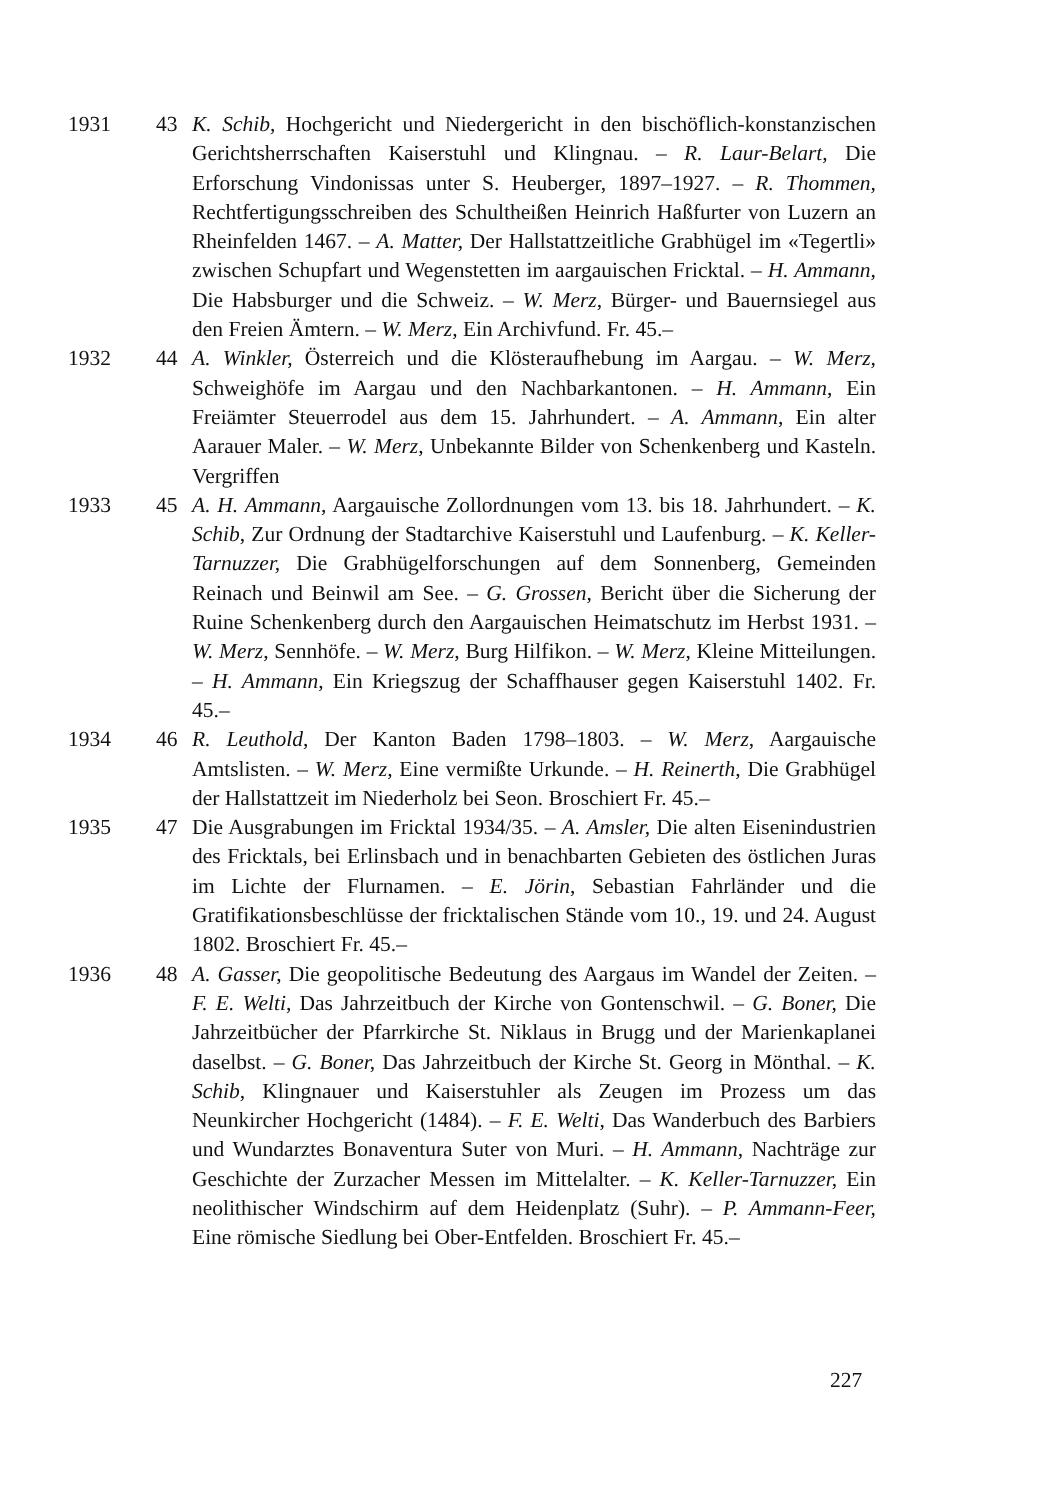1931 43 K. Schib, Hochgericht und Niedergericht in den bischöflich-konstanzischen Gerichtsherrschaften Kaiserstuhl und Klingnau. – R. Laur-Belart, Die Erforschung Vindonissas unter S. Heuberger, 1897–1927. – R. Thommen, Rechtfertigungsschreiben des Schultheißen Heinrich Haßfurter von Luzern an Rheinfelden 1467. – A. Matter, Der Hallstattzeitliche Grabhügel im «Tegertli» zwischen Schupfart und Wegenstetten im aargauischen Fricktal. – H. Ammann, Die Habsburger und die Schweiz. – W. Merz, Bürger- und Bauernsiegel aus den Freien Ämtern. – W. Merz, Ein Archivfund. Fr. 45.–
1932 44 A. Winkler, Österreich und die Klösteraufhebung im Aargau. – W. Merz, Schweighöfe im Aargau und den Nachbarkantonen. – H. Ammann, Ein Freiämter Steuerrodel aus dem 15. Jahrhundert. – A. Ammann, Ein alter Aarauer Maler. – W. Merz, Unbekannte Bilder von Schenkenberg und Kasteln. Vergriffen
1933 45 A. H. Ammann, Aargauische Zollordnungen vom 13. bis 18. Jahrhundert. – K. Schib, Zur Ordnung der Stadtarchive Kaiserstuhl und Laufenburg. – K. Keller-Tarnuzzer, Die Grabhügelforschungen auf dem Sonnenberg, Gemeinden Reinach und Beinwil am See. – G. Grossen, Bericht über die Sicherung der Ruine Schenkenberg durch den Aargauischen Heimatschutz im Herbst 1931. – W. Merz, Sennhöfe. – W. Merz, Burg Hilfikon. – W. Merz, Kleine Mitteilungen. – H. Ammann, Ein Kriegszug der Schaffhauser gegen Kaiserstuhl 1402. Fr. 45.–
1934 46 R. Leuthold, Der Kanton Baden 1798–1803. – W. Merz, Aargauische Amtslisten. – W. Merz, Eine vermißte Urkunde. – H. Reinerth, Die Grabhügel der Hallstattzeit im Niederholz bei Seon. Broschiert Fr. 45.–
1935 47 Die Ausgrabungen im Fricktal 1934/35. – A. Amsler, Die alten Eisenindustrien des Fricktals, bei Erlinsbach und in benachbarten Gebieten des östlichen Juras im Lichte der Flurnamen. – E. Jörin, Sebastian Fahrländer und die Gratifikationsbeschlüsse der fricktalischen Stände vom 10., 19. und 24. August 1802. Broschiert Fr. 45.–
1936 48 A. Gasser, Die geopolitische Bedeutung des Aargaus im Wandel der Zeiten. – F. E. Welti, Das Jahrzeitbuch der Kirche von Gontenschwil. – G. Boner, Die Jahrzeitbücher der Pfarrkirche St. Niklaus in Brugg und der Marienkaplanei daselbst. – G. Boner, Das Jahrzeitbuch der Kirche St. Georg in Mönthal. – K. Schib, Klingnauer und Kaiserstuhler als Zeugen im Prozess um das Neunkircher Hochgericht (1484). – F. E. Welti, Das Wanderbuch des Barbiers und Wundarztes Bonaventura Suter von Muri. – H. Ammann, Nachträge zur Geschichte der Zurzacher Messen im Mittelalter. – K. Keller-Tarnuzzer, Ein neolithischer Windschirm auf dem Heidenplatz (Suhr). – P. Ammann-Feer, Eine römische Siedlung bei Ober-Entfelden. Broschiert Fr. 45.–
227